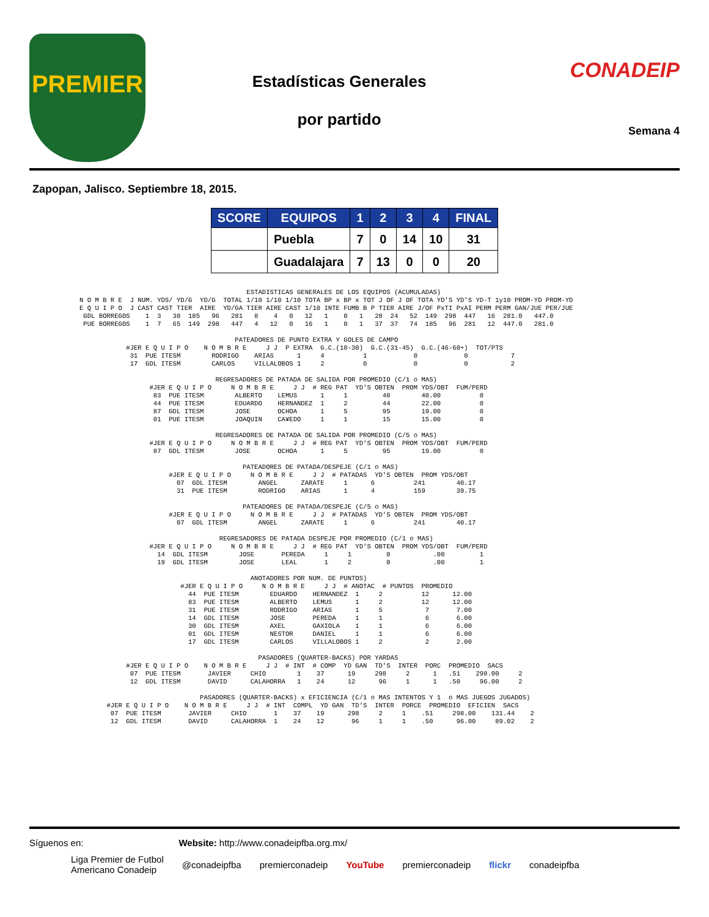PREMIER
Estadísticas Generales
por partido
CONADEIP
Semana 4
Zapopan, Jalisco. Septiembre 18, 2015.
| SCORE | EQUIPOS | 1 | 2 | 3 | 4 | FINAL |
| --- | --- | --- | --- | --- | --- | --- |
| | Puebla | 7 | 0 | 14 | 10 | 31 |
| | Guadalajara | 7 | 13 | 0 | 0 | 20 |
                                           ESTADISTICAS GENERALES DE LOS EQUIPOS (ACUMULADAS)
N O M B R E  J NUM. YDS/ YD/G  YD/G  TOTAL 1/10 1/10 1/10 TOTA BP x BP x TOT J OF J OF TOTA YD'S YD'S YD-T 1y10 PROM-YD PROM-YD
E Q U I P O  J CAST CAST TIER  AIRE  YD/GA TIER AIRE CAST 1/10 INTE FUMB B P TIER AIRE J/OF PxTI PxAI PERM PERM GAN/JUE PER/JUE
 GDL BORREGOS    1  3   30  185   96   281   8    4   0   12   1    0   1   28  24   52  149  298  447   16  281.0   447.0
 PUE BORREGOS    1  7   65  149  298   447   4   12   0   16   1    0   1   37  37   74  185   96  281   12  447.0   281.0

                                        PATEADORES DE PUNTO EXTRA Y GOLES DE CAMPO
            #JER E Q U I P O    N O M B R E     J J  P EXTRA  G.C.(10-30)  G.C.(31-45)  G.C.(46-60+)  TOT/PTS
             31  PUE ITESM        RODRIGO    ARIAS      1     4          1            0            0           7
             17  GDL ITESM        CARLOS     VILLALOBOS 1     2          0            0            0           2

                                   REGRESADORES DE PATADA DE SALIDA POR PROMEDIO (C/1 o MAS)
                  #JER E Q U I P O     N O M B R E     J J  # REG PAT  YD'S OBTEN  PROM YDS/OBT  FUM/PERD
                   83  PUE ITESM        ALBERTO    LEMUS      1     1         40        40.00          0
                   44  PUE ITESM        EDUARDO    HERNANDEZ  1     2         44        22.00          0
                   87  GDL ITESM        JOSE       OCHOA      1     5         95        19.00          0
                   01  PUE ITESM        JOAQUIN    CA¥EDO     1     1         15        15.00          0

                                   REGRESADORES DE PATADA DE SALIDA POR PROMEDIO (C/5 o MAS)
                  #JER E Q U I P O     N O M B R E     J J  # REG PAT  YD'S OBTEN  PROM YDS/OBT  FUM/PERD
                   87  GDL ITESM        JOSE       OCHOA      1     5         95        19.00          0

                                          PATEADORES DE PATADA/DESPEJE (C/1 o MAS)
                       #JER E Q U I P O     N O M B R E     J J  # PATADAS  YD'S OBTEN  PROM YDS/OBT
                         07  GDL ITESM        ANGEL      ZARATE     1      6          241        40.17
                         31  PUE ITESM        RODRIGO    ARIAS      1      4          159        39.75

                                          PATEADORES DE PATADA/DESPEJE (C/5 o MAS)
                       #JER E Q U I P O     N O M B R E     J J  # PATADAS  YD'S OBTEN  PROM YDS/OBT
                         07  GDL ITESM        ANGEL      ZARATE     1      6          241        40.17

                                    REGRESADORES DE PATADA DESPEJE POR PROMEDIO (C/1 o MAS)
                  #JER E Q U I P O     N O M B R E     J J  # REG PAT  YD'S OBTEN  PROM YDS/OBT  FUM/PERD
                    14  GDL ITESM        JOSE       PEREDA     1     1         0           .00         1
                    19  GDL ITESM        JOSE       LEAL       1     2         0           .00         1

                                            ANOTADORES POR NUM. DE PUNTOS)
                          #JER E Q U I P O     N O M B R E     J J  # ANOTAC  # PUNTOS  PROMEDIO
                            44  PUE ITESM        EDUARDO    HERNANDEZ  1     2          12      12.00
                            83  PUE ITESM        ALBERTO    LEMUS      1     2          12      12.00
                            31  PUE ITESM        RODRIGO    ARIAS      1     5           7       7.00
                            14  GDL ITESM        JOSE       PEREDA     1     1           6       6.00
                            30  GDL ITESM        AXEL       GAXIOLA    1     1           6       6.00
                            01  GDL ITESM        NESTOR     DANIEL     1     1           6       6.00
                            17  GDL ITESM        CARLOS     VILLALOBOS 1     2           2       2.00

                                              PASADORES (QUARTER-BACKS) POR YARDAS
            #JER E Q U I P O    N O M B R E     J J  # INT  # COMP  YD GAN  TD'S  INTER  PORC  PROMEDIO  SACS
             07  PUE ITESM       JAVIER     CHIO        1    37      19     298     2      1   .51    298.00     2
             12  GDL ITESM       DAVID      CALAHORRA   1    24      12      96     1      1   .50     96.00     2

                               PASADORES (QUARTER-BACKS) x EFICIENCIA (C/1 o MAS INTENTOS Y 1  o MAS JUEGOS JUGADOS)
       #JER E Q U I P O    N O M B R E     J J  # INT  COMPL  YD GAN  TD'S  INTER  PORCE  PROMEDIO  EFICIEN  SACS
        07  PUE ITESM       JAVIER     CHIO       1    37    19      298     2     1    .51     298.00    131.44    2
        12  GDL ITESM       DAVID      CALAHORRA  1    24    12       96     1     1    .50      96.00     89.02    2
Síguenos en: Website: http://www.conadeipfba.org.mx/
Liga Premier de Futbol
Americano Conadeip @conadeipfba premierconadeip YouTube premierconadeip flickr conadeipfba